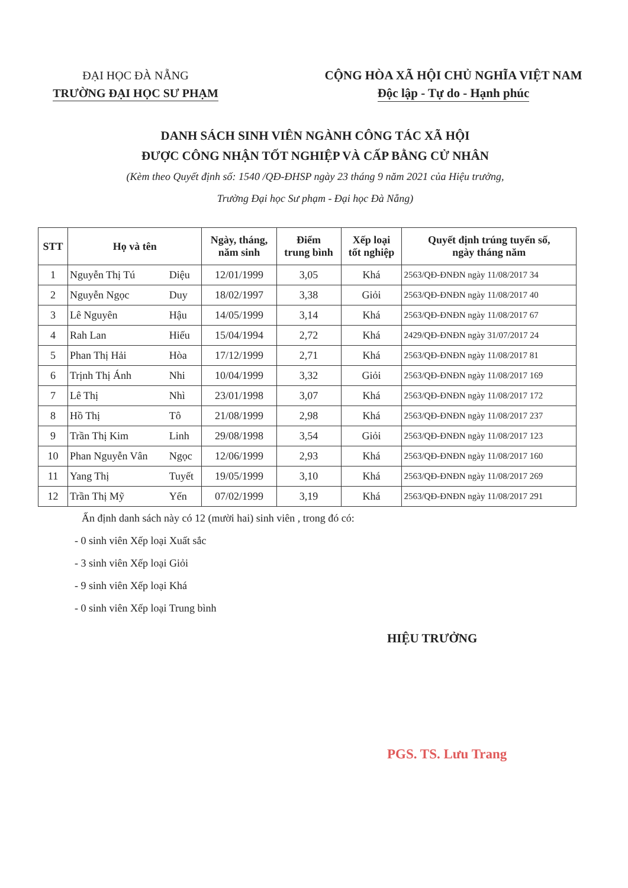ĐẠI HỌC ĐÀ NẴNG
TRƯỜNG ĐẠI HỌC SƯ PHẠM
CỘNG HÒA XÃ HỘI CHỦ NGHĨA VIỆT NAM
Độc lập - Tự do - Hạnh phúc
DANH SÁCH SINH VIÊN NGÀNH CÔNG TÁC XÃ HỘI
ĐƯỢC CÔNG NHẬN TỐT NGHIỆP VÀ CẤP BẰNG CỬ NHÂN
(Kèm theo Quyết định số: 1540 /QĐ-ĐHSP ngày 23 tháng 9 năm 2021 của Hiệu trưởng,
Trường Đại học Sư phạm - Đại học Đà Nẵng)
| STT | Họ và tên | | Ngày, tháng, năm sinh | Điểm trung bình | Xếp loại tốt nghiệp | Quyết định trúng tuyển số, ngày tháng năm |
| --- | --- | --- | --- | --- | --- | --- |
| 1 | Nguyễn Thị Tú | Diệu | 12/01/1999 | 3,05 | Khá | 2563/QĐ-ĐNĐN ngày 11/08/2017 34 |
| 2 | Nguyễn Ngọc | Duy | 18/02/1997 | 3,38 | Giỏi | 2563/QĐ-ĐNĐN ngày 11/08/2017 40 |
| 3 | Lê Nguyên | Hậu | 14/05/1999 | 3,14 | Khá | 2563/QĐ-ĐNĐN ngày 11/08/2017 67 |
| 4 | Rah Lan | Hiếu | 15/04/1994 | 2,72 | Khá | 2429/QĐ-ĐNĐN ngày 31/07/2017 24 |
| 5 | Phan Thị Hải | Hòa | 17/12/1999 | 2,71 | Khá | 2563/QĐ-ĐNĐN ngày 11/08/2017 81 |
| 6 | Trịnh Thị Ánh | Nhi | 10/04/1999 | 3,32 | Giỏi | 2563/QĐ-ĐNĐN ngày 11/08/2017 169 |
| 7 | Lê Thị | Nhì | 23/01/1998 | 3,07 | Khá | 2563/QĐ-ĐNĐN ngày 11/08/2017 172 |
| 8 | Hồ Thị | Tô | 21/08/1999 | 2,98 | Khá | 2563/QĐ-ĐNĐN ngày 11/08/2017 237 |
| 9 | Trần Thị Kim | Linh | 29/08/1998 | 3,54 | Giỏi | 2563/QĐ-ĐNĐN ngày 11/08/2017 123 |
| 10 | Phan Nguyễn Vân | Ngọc | 12/06/1999 | 2,93 | Khá | 2563/QĐ-ĐNĐN ngày 11/08/2017 160 |
| 11 | Yang Thị | Tuyết | 19/05/1999 | 3,10 | Khá | 2563/QĐ-ĐNĐN ngày 11/08/2017 269 |
| 12 | Trần Thị Mỹ | Yến | 07/02/1999 | 3,19 | Khá | 2563/QĐ-ĐNĐN ngày 11/08/2017 291 |
Ấn định danh sách này có 12 (mười hai) sinh viên , trong đó có:
- 0 sinh viên Xếp loại Xuất sắc
- 3 sinh viên Xếp loại Giỏi
- 9 sinh viên Xếp loại Khá
- 0 sinh viên Xếp loại Trung bình
HIỆU TRƯỞNG
PGS. TS. Lưu Trang